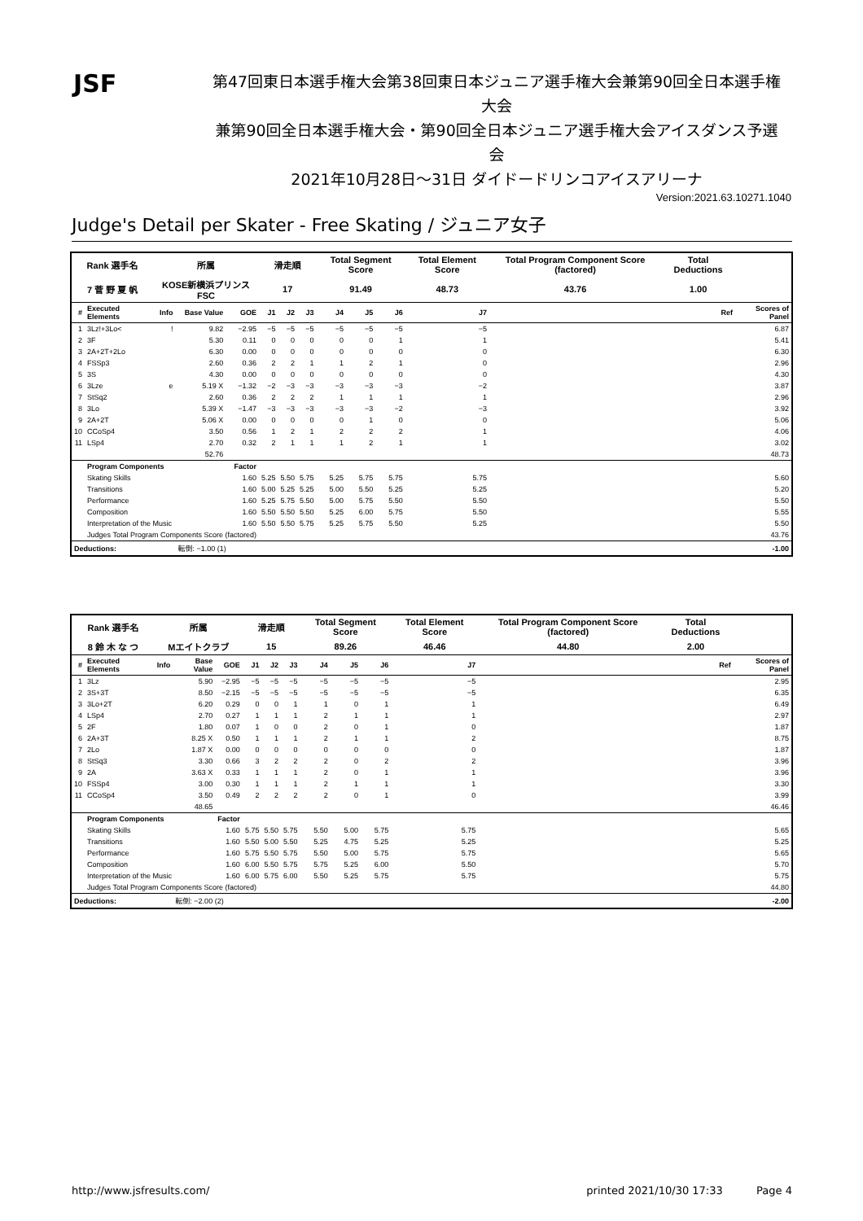JSF
第47回東日本選手権大会第38回東日本ジュニア選手権大会兼第90回全日本選手権大会
兼第90回全日本選手権大会・第90回全日本ジュニア選手権大会アイスダンス予選会
2021年10月28日～31日 ダイドードリンコアイスアリーナ
Version:2021.63.10271.1040
Judge's Detail per Skater - Free Skating / ジュニア女子
| Rank 選手名 | | 所属 | | | 滑走順 | | | Total Segment Score | | | Total Element Score | | Total Program Component Score (factored) | Total Deductions | |
| 7 菅 野 夏 帆 | | KOSE新横浜プリンスFSC | | | 17 | | | 91.49 | | | 48.73 | | 43.76 | 1.00 | |
| # | Executed Elements | Info | Base Value | GOE | J1 | J2 | J3 | J4 | J5 | J6 | J7 | | | Ref | Scores of Panel |
| 1 | 3Lz!+3Lo< | ! | 9.82 | −2.95 | −5 | −5 | −5 | −5 | −5 | −5 | −5 | | | | 6.87 |
| 2 | 3F | | 5.30 | 0.11 | 0 | 0 | 0 | 0 | 0 | 1 | 1 | | | | 5.41 |
| 3 | 2A+2T+2Lo | | 6.30 | 0.00 | 0 | 0 | 0 | 0 | 0 | 0 | 0 | | | | 6.30 |
| 4 | FSSp3 | | 2.60 | 0.36 | 2 | 2 | 1 | 1 | 2 | 1 | 0 | | | | 2.96 |
| 5 | 3S | | 4.30 | 0.00 | 0 | 0 | 0 | 0 | 0 | 0 | 0 | | | | 4.30 |
| 6 | 3Lze | e | 5.19 X | −1.32 | −2 | −3 | −3 | −3 | −3 | −3 | −2 | | | | 3.87 |
| 7 | StSq2 | | 2.60 | 0.36 | 2 | 2 | 2 | 1 | 1 | 1 | 1 | | | | 2.96 |
| 8 | 3Lo | | 5.39 X | −1.47 | −3 | −3 | −3 | −3 | −3 | −2 | −3 | | | | 3.92 |
| 9 | 2A+2T | | 5.06 X | 0.00 | 0 | 0 | 0 | 0 | 1 | 0 | 0 | | | | 5.06 |
| 10 | CCoSp4 | | 3.50 | 0.56 | 1 | 2 | 1 | 2 | 2 | 2 | 1 | | | | 4.06 |
| 11 | LSp4 | | 2.70 | 0.32 | 2 | 1 | 1 | 1 | 2 | 1 | 1 | | | | 3.02 |
| | | | 52.76 | | | | | | | | | | | | 48.73 |
| | Program Components | | | Factor | | | | | | | | | | | |
| | Skating Skills | | | 1.60 | 5.25 | 5.50 | 5.75 | 5.25 | 5.75 | 5.75 | 5.75 | | | | 5.60 |
| | Transitions | | | 1.60 | 5.00 | 5.25 | 5.25 | 5.00 | 5.50 | 5.25 | 5.25 | | | | 5.20 |
| | Performance | | | 1.60 | 5.25 | 5.75 | 5.50 | 5.00 | 5.75 | 5.50 | 5.50 | | | | 5.50 |
| | Composition | | | 1.60 | 5.50 | 5.50 | 5.50 | 5.25 | 6.00 | 5.75 | 5.50 | | | | 5.55 |
| | Interpretation of the Music | | | 1.60 | 5.50 | 5.50 | 5.75 | 5.25 | 5.75 | 5.50 | 5.25 | | | | 5.50 |
| | Judges Total Program Components Score (factored) | | | | | | | | | | | | | | 43.76 |
| Deductions: | | | 転倒: −1.00 (1) | | | | | | | | | | | | -1.00 |
| Rank 選手名 | | 所属 | | | 滑走順 | | | Total Segment Score | | | Total Element Score | | Total Program Component Score (factored) | Total Deductions | |
| 8 鈴 木 な つ | | Mエイトクラブ | | | 15 | | | 89.26 | | | 46.46 | | 44.80 | 2.00 | |
| # | Executed Elements | Info | Base Value | GOE | J1 | J2 | J3 | J4 | J5 | J6 | J7 | | | Ref | Scores of Panel |
| 1 | 3Lz | | 5.90 | −2.95 | −5 | −5 | −5 | −5 | −5 | −5 | −5 | | | | 2.95 |
| 2 | 3S+3T | | 8.50 | −2.15 | −5 | −5 | −5 | −5 | −5 | −5 | −5 | | | | 6.35 |
| 3 | 3Lo+2T | | 6.20 | 0.29 | 0 | 0 | 1 | 1 | 0 | 1 | 1 | | | | 6.49 |
| 4 | LSp4 | | 2.70 | 0.27 | 1 | 1 | 1 | 2 | 1 | 1 | 1 | | | | 2.97 |
| 5 | 2F | | 1.80 | 0.07 | 1 | 0 | 0 | 2 | 0 | 1 | 0 | | | | 1.87 |
| 6 | 2A+3T | | 8.25 X | 0.50 | 1 | 1 | 1 | 2 | 1 | 1 | 2 | | | | 8.75 |
| 7 | 2Lo | | 1.87 X | 0.00 | 0 | 0 | 0 | 0 | 0 | 0 | 0 | | | | 1.87 |
| 8 | StSq3 | | 3.30 | 0.66 | 3 | 2 | 2 | 2 | 0 | 2 | 2 | | | | 3.96 |
| 9 | 2A | | 3.63 X | 0.33 | 1 | 1 | 1 | 2 | 0 | 1 | 1 | | | | 3.96 |
| 10 | FSSp4 | | 3.00 | 0.30 | 1 | 1 | 1 | 2 | 1 | 1 | 1 | | | | 3.30 |
| 11 | CCoSp4 | | 3.50 | 0.49 | 2 | 2 | 2 | 2 | 0 | 1 | 0 | | | | 3.99 |
| | | | 48.65 | | | | | | | | | | | | 46.46 |
| | Program Components | | | Factor | | | | | | | | | | | |
| | Skating Skills | | | 1.60 | 5.75 | 5.50 | 5.75 | 5.50 | 5.00 | 5.75 | 5.75 | | | | 5.65 |
| | Transitions | | | 1.60 | 5.50 | 5.00 | 5.50 | 5.25 | 4.75 | 5.25 | 5.25 | | | | 5.25 |
| | Performance | | | 1.60 | 5.75 | 5.50 | 5.75 | 5.50 | 5.00 | 5.75 | 5.75 | | | | 5.65 |
| | Composition | | | 1.60 | 6.00 | 5.50 | 5.75 | 5.75 | 5.25 | 6.00 | 5.50 | | | | 5.70 |
| | Interpretation of the Music | | | 1.60 | 6.00 | 5.75 | 6.00 | 5.50 | 5.25 | 5.75 | 5.75 | | | | 5.75 |
| | Judges Total Program Components Score (factored) | | | | | | | | | | | | | | 44.80 |
| Deductions: | | | 転倒: −2.00 (2) | | | | | | | | | | | | -2.00 |
http://www.jsfresults.com/ printed 2021/10/30 17:33 Page 4